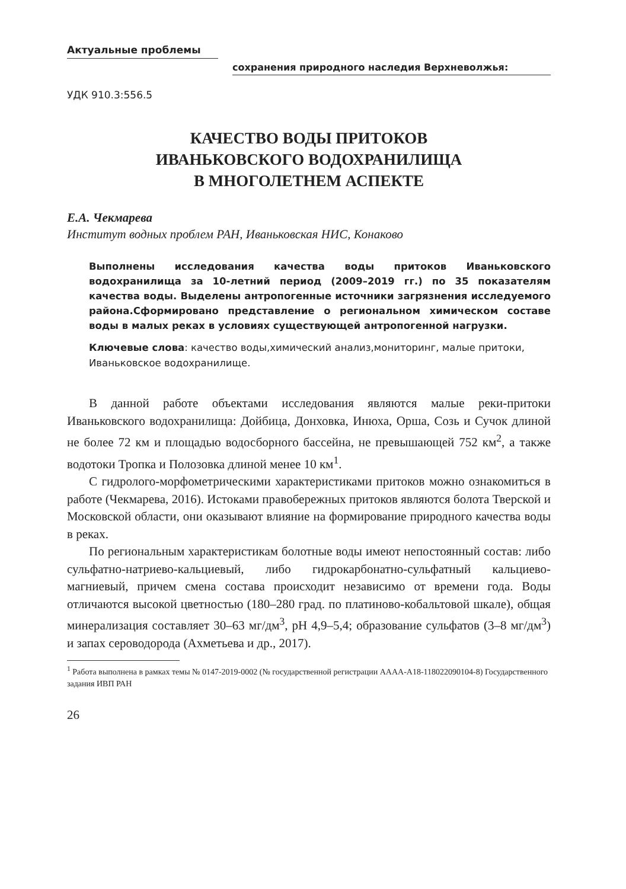Актуальные проблемы
сохранения природного наследия Верхневолжья:
УДК 910.3:556.5
КАЧЕСТВО ВОДЫ ПРИТОКОВ
ИВАНЬКОВСКОГО ВОДОХРАНИЛИЩА
В МНОГОЛЕТНЕМ АСПЕКТЕ
Е.А. Чекмарева
Институт водных проблем РАН, Иваньковская НИС, Конаково
Выполнены исследования качества воды притоков Иваньковского водохранилища за 10-летний период (2009–2019 гг.) по 35 показателям качества воды. Выделены антропогенные источники загрязнения исследуемого района.Сформировано представление о региональном химическом составе воды в малых реках в условиях существующей антропогенной нагрузки.
Ключевые слова: качество воды,химический анализ,мониторинг, малые притоки, Иваньковское водохранилище.
В данной работе объектами исследования являются малые реки-притоки Иваньковского водохранилища: Дойбица, Донховка, Инюха, Орша, Созь и Сучок длиной не более 72 км и площадью водосборного бассейна, не превышающей 752 км<sup>2</sup>, а также водотоки Тропка и Полозовка длиной менее 10 км<sup>1</sup>.
С гидролого-морфометрическими характеристиками притоков можно ознакомиться в работе (Чекмарева, 2016). Истоками правобережных притоков являются болота Тверской и Московской области, они оказывают влияние на формирование природного качества воды в реках.
По региональным характеристикам болотные воды имеют непостоянный состав: либо сульфатно-натриево-кальциевый, либо гидрокарбонатно-сульфатный кальциево-магниевый, причем смена состава происходит независимо от времени года. Воды отличаются высокой цветностью (180–280 град. по платиново-кобальтовой шкале), общая минерализация составляет 30–63 мг/дм<sup>3</sup>, pH 4,9–5,4; образование сульфатов (3–8 мг/дм<sup>3</sup>) и запах сероводорода (Ахметьева и др., 2017).
<sup>1</sup> Работа выполнена в рамках темы № 0147-2019-0002 (№ государственной регистрации АААА-А18-118022090104-8) Государственного задания ИВП РАН
26